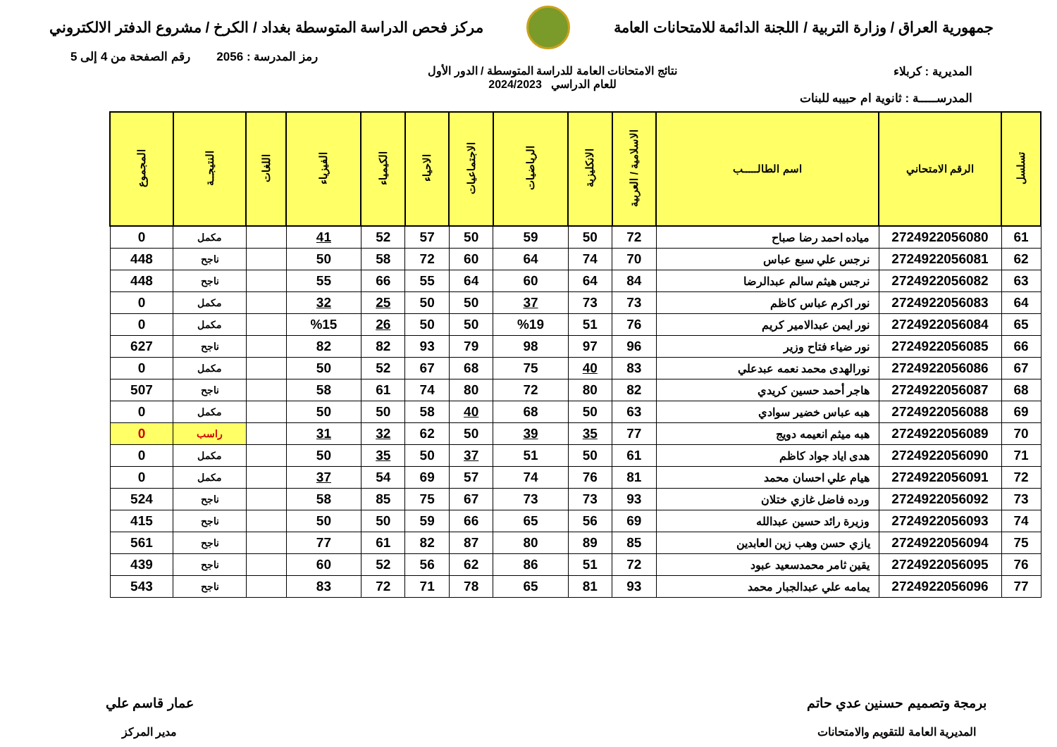جمهورية العراق / وزارة التربية / اللجنة الدائمة للامتحانات العامة
مركز فحص الدراسة المتوسطة بغداد / الكرخ / مشروع الدفتر الالكتروني
رمز المدرسة : 2056 رقم الصفحة من 4 إلى 5
المديرية : كربلاء نتائج الامتحانات العامة للدراسة المتوسطة / الدور الأول
للعام الدراسي 2024/2023
المدرســـــة : ثانوية ام حبيبه للبنات
| تسلسل | الرقم الامتحاني | اسم الطالـــــب | الاسلامية / العربية | الانكليزية | الرياضيات | الاجتماعيات | الاحياء | الكيمياء | الفيزياء | اللغات | النتيجــة | المجموع |
| --- | --- | --- | --- | --- | --- | --- | --- | --- | --- | --- | --- | --- |
| 61 | 2724922056080 | مياده احمد رضا صباح | 72 | 50 | 59 | 50 | 57 | 52 | 41 | | مكمل | 0 |
| 62 | 2724922056081 | نرجس علي سبع عباس | 70 | 74 | 64 | 60 | 72 | 58 | 50 | | ناجح | 448 |
| 63 | 2724922056082 | نرجس هيثم سالم عبدالرضا | 84 | 64 | 60 | 64 | 55 | 66 | 55 | | ناجح | 448 |
| 64 | 2724922056083 | نور اكرم عباس كاظم | 73 | 73 | 37 | 50 | 50 | 25 | 32 | | مكمل | 0 |
| 65 | 2724922056084 | نور ايمن عبدالامير كريم | 76 | 51 | %19 | 50 | 50 | 26 | %15 | | مكمل | 0 |
| 66 | 2724922056085 | نور ضياء فتاح وزير | 96 | 97 | 98 | 79 | 93 | 82 | 82 | | ناجح | 627 |
| 67 | 2724922056086 | نورالهدى محمد نعمه عبدعلي | 83 | 40 | 75 | 68 | 67 | 52 | 50 | | مكمل | 0 |
| 68 | 2724922056087 | هاجر أحمد حسين كريدي | 82 | 80 | 72 | 80 | 74 | 61 | 58 | | ناجح | 507 |
| 69 | 2724922056088 | هبه عباس خضير سوادي | 63 | 50 | 68 | 40 | 58 | 50 | 50 | | مكمل | 0 |
| 70 | 2724922056089 | هبه ميثم انعيمه دويج | 77 | 35 | 39 | 50 | 62 | 32 | 31 | | راسب | 0 |
| 71 | 2724922056090 | هدى اياد جواد كاظم | 61 | 50 | 51 | 37 | 50 | 35 | 50 | | مكمل | 0 |
| 72 | 2724922056091 | هيام علي احسان محمد | 81 | 76 | 74 | 57 | 69 | 54 | 37 | | مكمل | 0 |
| 73 | 2724922056092 | ورده فاضل غازي ختلان | 93 | 73 | 73 | 67 | 75 | 85 | 58 | | ناجح | 524 |
| 74 | 2724922056093 | وزيرة رائد حسين عبدالله | 69 | 56 | 65 | 66 | 59 | 50 | 50 | | ناجح | 415 |
| 75 | 2724922056094 | يازي حسن وهب زين العابدين | 85 | 89 | 80 | 87 | 82 | 61 | 77 | | ناجح | 561 |
| 76 | 2724922056095 | يقين ثامر محمدسعيد عبود | 72 | 51 | 86 | 62 | 56 | 52 | 60 | | ناجح | 439 |
| 77 | 2724922056096 | يمامه علي عبدالجبار محمد | 93 | 81 | 65 | 78 | 71 | 72 | 83 | | ناجح | 543 |
برمجة وتصميم حسنين عدي حاتم
المديرية العامة للتقويم والامتحانات
عمار قاسم علي
مدير المركز